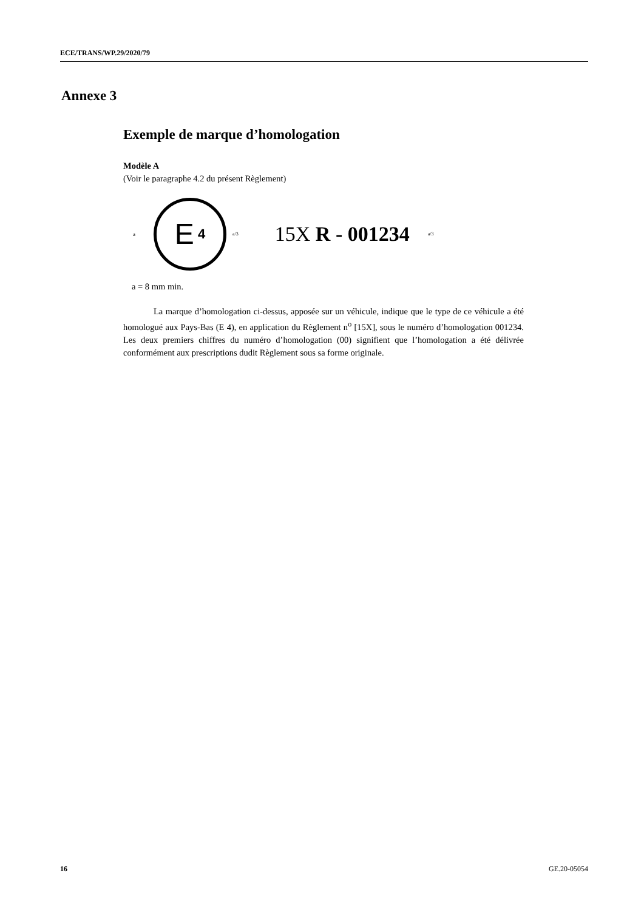ECE/TRANS/WP.29/2020/79
Annexe 3
Exemple de marque d’homologation
Modèle A
(Voir le paragraphe 4.2 du présent Règlement)
a
E 4
a/3 15X R - 001234 a/3
a = 8 mm min.
La marque d’homologation ci-dessus, apposée sur un véhicule, indique que le type de ce véhicule a été homologué aux Pays-Bas (E 4), en application du Règlement n<sup>o</sup> [15X], sous le numéro d’homologation 001234. Les deux premiers chiffres du numéro d’homologation (00) signifient que l’homologation a été délivrée conformément aux prescriptions dudit Règlement sous sa forme originale.
16 GE.20-05054